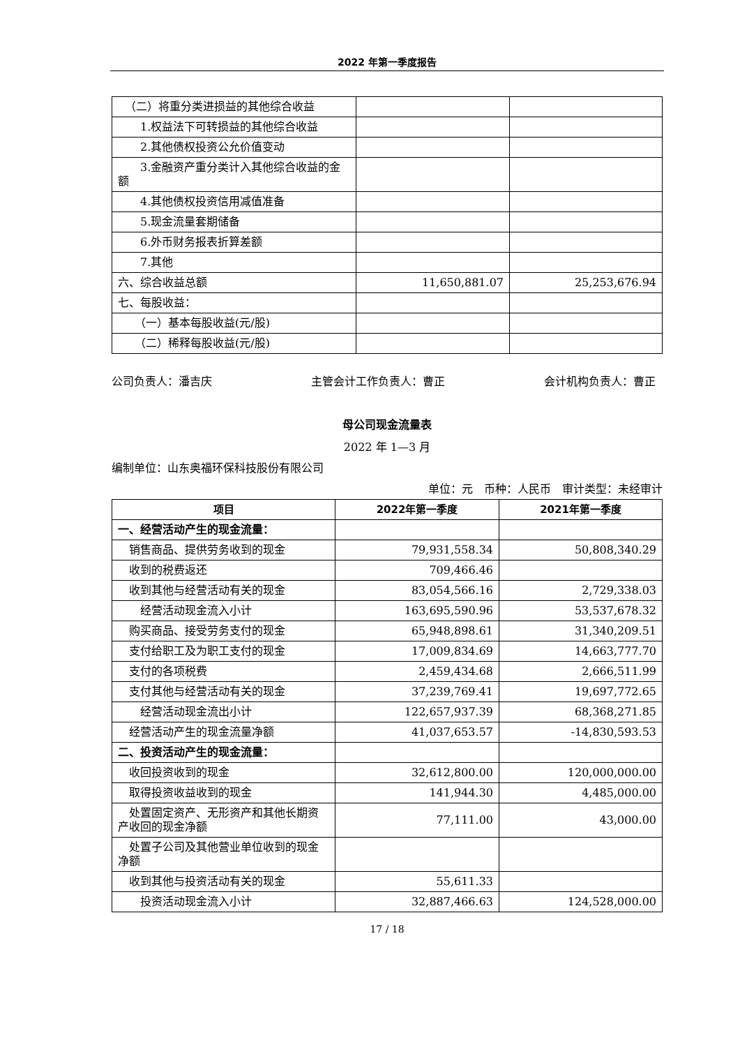2022 年第一季度报告
| （二）将重分类进损益的其他综合收益 | | |
| 1.权益法下可转损益的其他综合收益 | | |
| 2.其他债权投资公允价值变动 | | |
| 3.金融资产重分类计入其他综合收益的金额 | | |
| 4.其他债权投资信用减值准备 | | |
| 5.现金流量套期储备 | | |
| 6.外币财务报表折算差额 | | |
| 7.其他 | | |
| 六、综合收益总额 | 11,650,881.07 | 25,253,676.94 |
| 七、每股收益： | | |
| （一）基本每股收益(元/股) | | |
| （二）稀释每股收益(元/股) | | |
公司负责人：潘吉庆 主管会计工作负责人：曹正 会计机构负责人：曹正
母公司现金流量表
2022 年 1—3 月
编制单位：山东奥福环保科技股份有限公司
单位：元　币种：人民币　审计类型：未经审计
| 项目 | 2022年第一季度 | 2021年第一季度 |
| --- | --- | --- |
| 一、经营活动产生的现金流量： | | |
| 销售商品、提供劳务收到的现金 | 79,931,558.34 | 50,808,340.29 |
| 收到的税费返还 | 709,466.46 | |
| 收到其他与经营活动有关的现金 | 83,054,566.16 | 2,729,338.03 |
| 经营活动现金流入小计 | 163,695,590.96 | 53,537,678.32 |
| 购买商品、接受劳务支付的现金 | 65,948,898.61 | 31,340,209.51 |
| 支付给职工及为职工支付的现金 | 17,009,834.69 | 14,663,777.70 |
| 支付的各项税费 | 2,459,434.68 | 2,666,511.99 |
| 支付其他与经营活动有关的现金 | 37,239,769.41 | 19,697,772.65 |
| 经营活动现金流出小计 | 122,657,937.39 | 68,368,271.85 |
| 经营活动产生的现金流量净额 | 41,037,653.57 | -14,830,593.53 |
| 二、投资活动产生的现金流量： | | |
| 收回投资收到的现金 | 32,612,800.00 | 120,000,000.00 |
| 取得投资收益收到的现金 | 141,944.30 | 4,485,000.00 |
| 处置固定资产、无形资产和其他长期资产收回的现金净额 | 77,111.00 | 43,000.00 |
| 处置子公司及其他营业单位收到的现金净额 | | |
| 收到其他与投资活动有关的现金 | 55,611.33 | |
| 投资活动现金流入小计 | 32,887,466.63 | 124,528,000.00 |
17 / 18